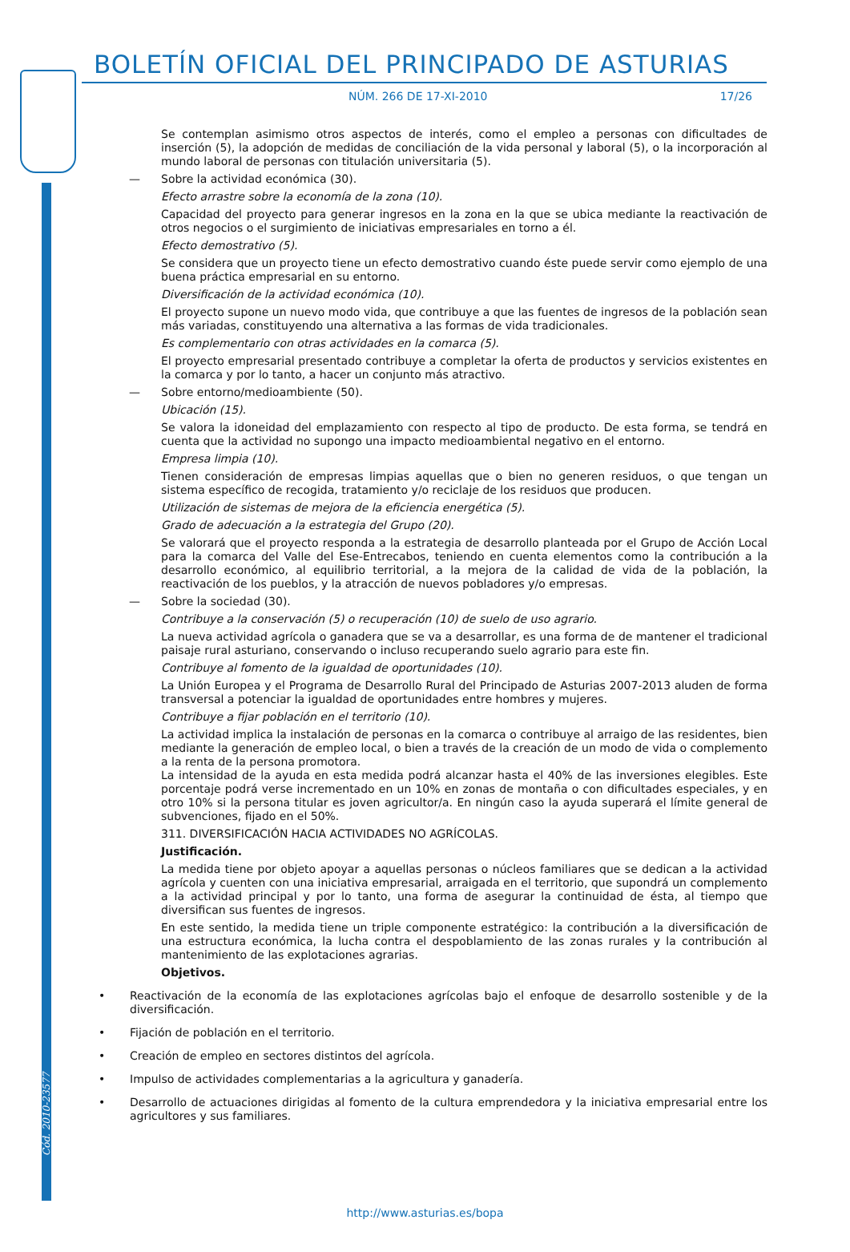Cód. 2010-23577
BOLETÍN OFICIAL DEL PRINCIPADO DE ASTURIAS
NÚM. 266 DE 17-XI-2010 17/26
Se contemplan asimismo otros aspectos de interés, como el empleo a personas con dificultades de inserción (5), la adopción de medidas de conciliación de la vida personal y laboral (5), o la incorporación al mundo laboral de personas con titulación universitaria (5).
— Sobre la actividad económica (30).
Efecto arrastre sobre la economía de la zona (10).
Capacidad del proyecto para generar ingresos en la zona en la que se ubica mediante la reactivación de otros negocios o el surgimiento de iniciativas empresariales en torno a él.
Efecto demostrativo (5).
Se considera que un proyecto tiene un efecto demostrativo cuando éste puede servir como ejemplo de una buena práctica empresarial en su entorno.
Diversificación de la actividad económica (10).
El proyecto supone un nuevo modo vida, que contribuye a que las fuentes de ingresos de la población sean más variadas, constituyendo una alternativa a las formas de vida tradicionales.
Es complementario con otras actividades en la comarca (5).
El proyecto empresarial presentado contribuye a completar la oferta de productos y servicios existentes en la comarca y por lo tanto, a hacer un conjunto más atractivo.
— Sobre entorno/medioambiente (50).
Ubicación (15).
Se valora la idoneidad del emplazamiento con respecto al tipo de producto. De esta forma, se tendrá en cuenta que la actividad no supongo una impacto medioambiental negativo en el entorno.
Empresa limpia (10).
Tienen consideración de empresas limpias aquellas que o bien no generen residuos, o que tengan un sistema específico de recogida, tratamiento y/o reciclaje de los residuos que producen.
Utilización de sistemas de mejora de la eficiencia energética (5).
Grado de adecuación a la estrategia del Grupo (20).
Se valorará que el proyecto responda a la estrategia de desarrollo planteada por el Grupo de Acción Local para la comarca del Valle del Ese-Entrecabos, teniendo en cuenta elementos como la contribución a la desarrollo económico, al equilibrio territorial, a la mejora de la calidad de vida de la población, la reactivación de los pueblos, y la atracción de nuevos pobladores y/o empresas.
— Sobre la sociedad (30).
Contribuye a la conservación (5) o recuperación (10) de suelo de uso agrario.
La nueva actividad agrícola o ganadera que se va a desarrollar, es una forma de de mantener el tradicional paisaje rural asturiano, conservando o incluso recuperando suelo agrario para este fin.
Contribuye al fomento de la igualdad de oportunidades (10).
La Unión Europea y el Programa de Desarrollo Rural del Principado de Asturias 2007-2013 aluden de forma transversal a potenciar la igualdad de oportunidades entre hombres y mujeres.
Contribuye a fijar población en el territorio (10).
La actividad implica la instalación de personas en la comarca o contribuye al arraigo de las residentes, bien mediante la generación de empleo local, o bien a través de la creación de un modo de vida o complemento a la renta de la persona promotora.
La intensidad de la ayuda en esta medida podrá alcanzar hasta el 40% de las inversiones elegibles. Este porcentaje podrá verse incrementado en un 10% en zonas de montaña o con dificultades especiales, y en otro 10% si la persona titular es joven agricultor/a. En ningún caso la ayuda superará el límite general de subvenciones, fijado en el 50%.
311. DIVERSIFICACIÓN HACIA ACTIVIDADES NO AGRÍCOLAS.
Justificación.
La medida tiene por objeto apoyar a aquellas personas o núcleos familiares que se dedican a la actividad agrícola y cuenten con una iniciativa empresarial, arraigada en el territorio, que supondrá un complemento a la actividad principal y por lo tanto, una forma de asegurar la continuidad de ésta, al tiempo que diversifican sus fuentes de ingresos.
En este sentido, la medida tiene un triple componente estratégico: la contribución a la diversificación de una estructura económica, la lucha contra el despoblamiento de las zonas rurales y la contribución al mantenimiento de las explotaciones agrarias.
Objetivos.
• Reactivación de la economía de las explotaciones agrícolas bajo el enfoque de desarrollo sostenible y de la diversificación.
• Fijación de población en el territorio.
• Creación de empleo en sectores distintos del agrícola.
• Impulso de actividades complementarias a la agricultura y ganadería.
• Desarrollo de actuaciones dirigidas al fomento de la cultura emprendedora y la iniciativa empresarial entre los agricultores y sus familiares.
http://www.asturias.es/bopa